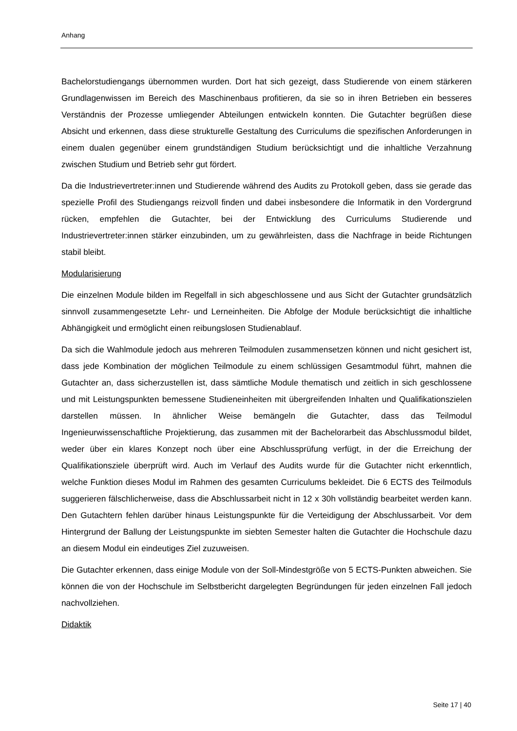Anhang
Bachelorstudiengangs übernommen wurden. Dort hat sich gezeigt, dass Studierende von einem stärkeren Grundlagenwissen im Bereich des Maschinenbaus profitieren, da sie so in ihren Betrieben ein besseres Verständnis der Prozesse umliegender Abteilungen entwickeln konnten. Die Gutachter begrüßen diese Absicht und erkennen, dass diese strukturelle Gestaltung des Curriculums die spezifischen Anforderungen in einem dualen gegenüber einem grundständigen Studium berücksichtigt und die inhaltliche Verzahnung zwischen Studium und Betrieb sehr gut fördert.
Da die Industrievertreter:innen und Studierende während des Audits zu Protokoll geben, dass sie gerade das spezielle Profil des Studiengangs reizvoll finden und dabei insbesondere die Informatik in den Vordergrund rücken, empfehlen die Gutachter, bei der Entwicklung des Curriculums Studierende und Industrievertreter:innen stärker einzubinden, um zu gewährleisten, dass die Nachfrage in beide Richtungen stabil bleibt.
Modularisierung
Die einzelnen Module bilden im Regelfall in sich abgeschlossene und aus Sicht der Gutachter grundsätzlich sinnvoll zusammengesetzte Lehr- und Lerneinheiten. Die Abfolge der Module berücksichtigt die inhaltliche Abhängigkeit und ermöglicht einen reibungslosen Studienablauf.
Da sich die Wahlmodule jedoch aus mehreren Teilmodulen zusammensetzen können und nicht gesichert ist, dass jede Kombination der möglichen Teilmodule zu einem schlüssigen Gesamtmodul führt, mahnen die Gutachter an, dass sicherzustellen ist, dass sämtliche Module thematisch und zeitlich in sich geschlossene und mit Leistungspunkten bemessene Studieneinheiten mit übergreifenden Inhalten und Qualifikationszielen darstellen müssen. In ähnlicher Weise bemängeln die Gutachter, dass das Teilmodul Ingenieurwissenschaftliche Projektierung, das zusammen mit der Bachelorarbeit das Abschlussmodul bildet, weder über ein klares Konzept noch über eine Abschlussprüfung verfügt, in der die Erreichung der Qualifikationsziele überprüft wird. Auch im Verlauf des Audits wurde für die Gutachter nicht erkenntlich, welche Funktion dieses Modul im Rahmen des gesamten Curriculums bekleidet. Die 6 ECTS des Teilmoduls suggerieren fälschlicherweise, dass die Abschlussarbeit nicht in 12 x 30h vollständig bearbeitet werden kann. Den Gutachtern fehlen darüber hinaus Leistungspunkte für die Verteidigung der Abschlussarbeit. Vor dem Hintergrund der Ballung der Leistungspunkte im siebten Semester halten die Gutachter die Hochschule dazu an diesem Modul ein eindeutiges Ziel zuzuweisen.
Die Gutachter erkennen, dass einige Module von der Soll-Mindestgröße von 5 ECTS-Punkten abweichen. Sie können die von der Hochschule im Selbstbericht dargelegten Begründungen für jeden einzelnen Fall jedoch nachvollziehen.
Didaktik
Seite 17 | 40